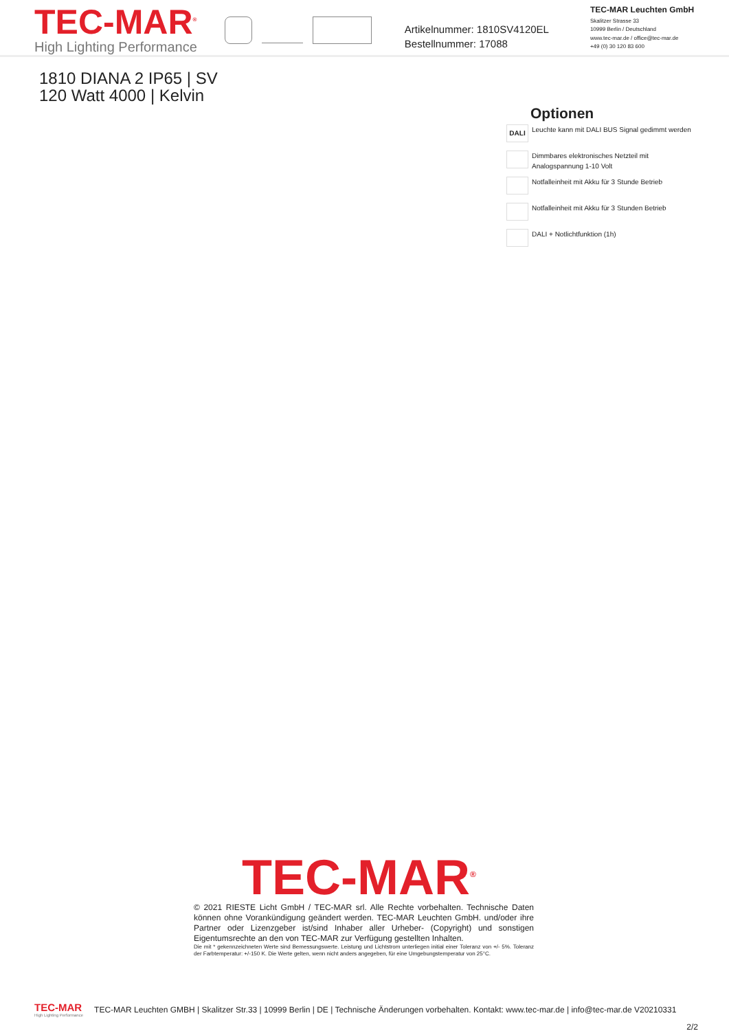TEC-MAR<sup>®</sup>
High Lighting Performance
Artikelnummer: 1810SV4120EL
Bestellnummer: 17088
TEC-MAR Leuchten GmbH
Skalitzer Strasse 33
10999 Berlin / Deutschland
www.tec-mar.de / office@tec-mar.de
+49 (0) 30 120 83 600
1810 DIANA 2 IP65 | SV
120 Watt 4000 | Kelvin
Optionen
DALI
Leuchte kann mit DALI BUS Signal gedimmt werden
Dimmbares elektronisches Netzteil mit Analogspannung 1-10 Volt
Notfalleinheit mit Akku für 3 Stunde Betrieb
Notfalleinheit mit Akku für 3 Stunden Betrieb
DALI + Notlichtfunktion (1h)
TEC-MAR<sup>®</sup>
© 2021 RIESTE Licht GmbH / TEC-MAR srl. Alle Rechte vorbehalten. Technische Daten können ohne Vorankündigung geändert werden. TEC-MAR Leuchten GmbH. und/oder ihre Partner oder Lizenzgeber ist/sind Inhaber aller Urheber- (Copyright) und sonstigen Eigentumsrechte an den von TEC-MAR zur Verfügung gestellten Inhalten.
Die mit * gekennzeichneten Werte sind Bemessungswerte. Leistung und Lichtstrom unterliegen initial einer Toleranz von +/- 5%. Toleranz der Farbtemperatur: +/-150 K. Die Werte gelten, wenn nicht anders angegeben, für eine Umgebungstemperatur von 25°C.
TEC-MAR
High Lighting Performance
TEC-MAR Leuchten GMBH | Skalitzer Str.33 | 10999 Berlin | DE | Technische Änderungen vorbehalten. Kontakt: www.tec-mar.de | info@tec-mar.de V20210331
2/2